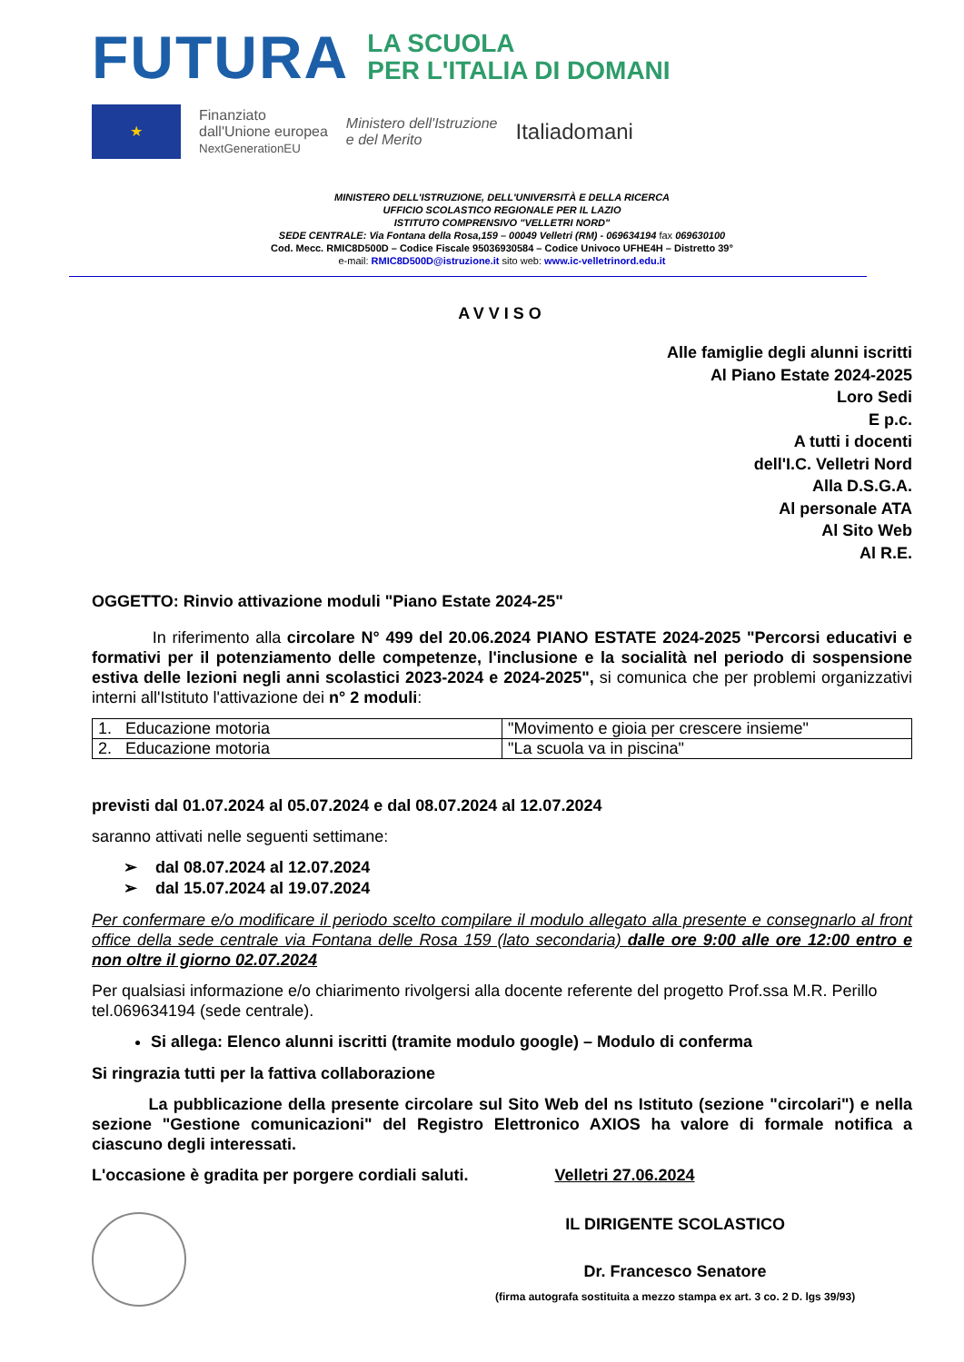FUTURA
LA SCUOLA
PER L'ITALIA DI DOMANI
★
Finanziato
dall'Unione europea
NextGenerationEU
Ministero dell'Istruzione
e del Merito
Italiadomani
MINISTERO DELL'ISTRUZIONE, DELL'UNIVERSITÀ E DELLA RICERCA
UFFICIO SCOLASTICO REGIONALE PER IL LAZIO
ISTITUTO COMPRENSIVO "VELLETRI NORD"
SEDE CENTRALE: Via Fontana della Rosa,159 – 00049 Velletri (RM) - 069634194 fax 069630100
Cod. Mecc. RMIC8D500D – Codice Fiscale 95036930584 – Codice Univoco UFHE4H – Distretto 39°
e-mail: RMIC8D500D@istruzione.it sito web: www.ic-velletrinord.edu.it
AVVISO
Alle famiglie degli alunni iscritti
Al Piano Estate 2024-2025
Loro Sedi
E p.c.
A tutti i docenti
dell'I.C. Velletri Nord
Alla D.S.G.A.
Al personale ATA
Al Sito Web
Al R.E.
OGGETTO: Rinvio attivazione moduli "Piano Estate 2024-25"
In riferimento alla circolare N° 499 del 20.06.2024 PIANO ESTATE 2024-2025 "Percorsi educativi e formativi per il potenziamento delle competenze, l'inclusione e la socialità nel periodo di sospensione estiva delle lezioni negli anni scolastici 2023-2024 e 2024-2025", si comunica che per problemi organizzativi interni all'Istituto l'attivazione dei n° 2 moduli:
| 1. Educazione motoria | "Movimento e gioia per crescere insieme" |
| 2. Educazione motoria | "La scuola va in piscina" |
previsti dal 01.07.2024 al 05.07.2024 e dal 08.07.2024 al 12.07.2024
saranno attivati nelle seguenti settimane:
➢ dal 08.07.2024 al 12.07.2024
➢ dal 15.07.2024 al 19.07.2024
Per confermare e/o modificare il periodo scelto compilare il modulo allegato alla presente e consegnarlo al front office della sede centrale via Fontana delle Rosa 159 (lato secondaria) dalle ore 9:00 alle ore 12:00 entro e non oltre il giorno 02.07.2024
Per qualsiasi informazione e/o chiarimento rivolgersi alla docente referente del progetto Prof.ssa M.R. Perillo tel.069634194 (sede centrale).
Si allega: Elenco alunni iscritti (tramite modulo google) – Modulo di conferma
Si ringrazia tutti per la fattiva collaborazione
La pubblicazione della presente circolare sul Sito Web del ns Istituto (sezione "circolari") e nella sezione "Gestione comunicazioni" del Registro Elettronico AXIOS ha valore di formale notifica a ciascuno degli interessati.
L'occasione è gradita per porgere cordiali saluti. Velletri 27.06.2024
IL DIRIGENTE SCOLASTICO
Dr. Francesco Senatore
(firma autografa sostituita a mezzo stampa ex art. 3 co. 2 D. lgs 39/93)